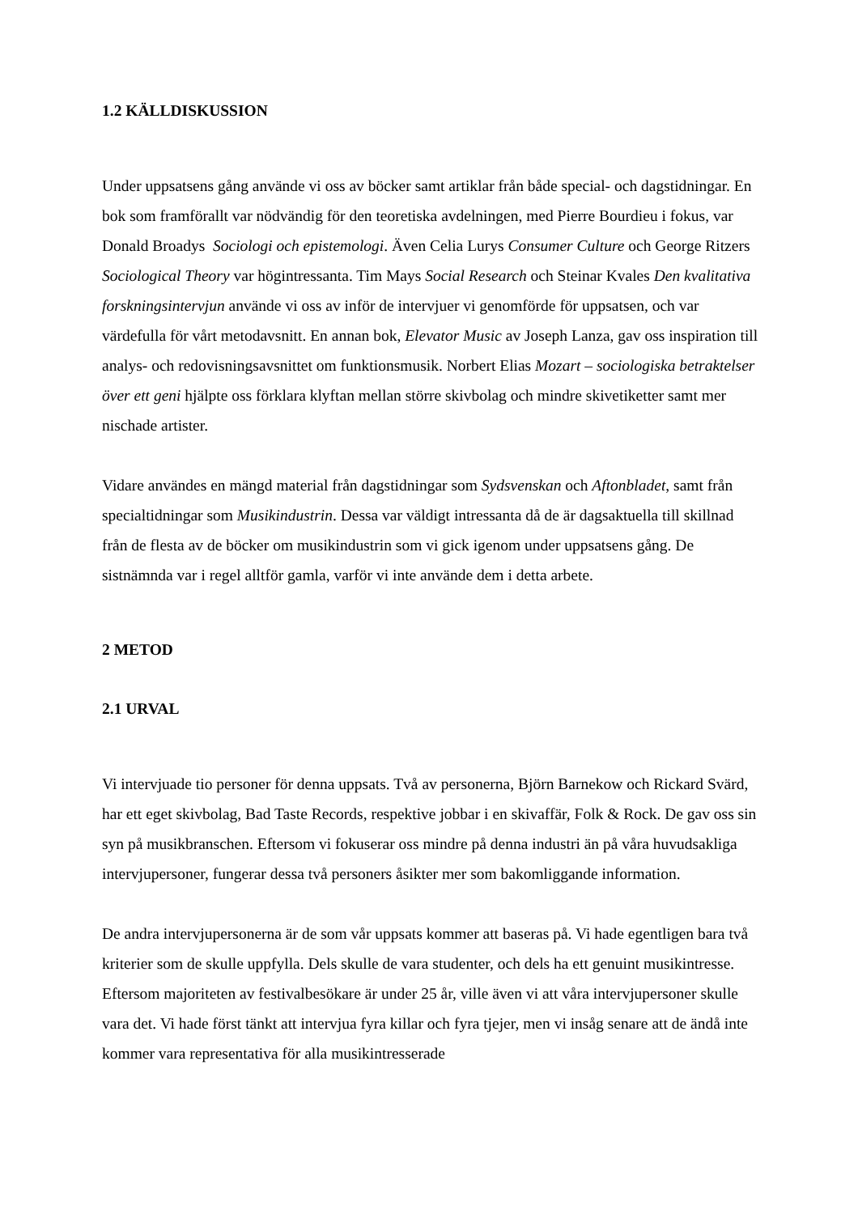1.2 KÄLLDISKUSSION
Under uppsatsens gång använde vi oss av böcker samt artiklar från både special- och dagstidningar. En bok som framförallt var nödvändig för den teoretiska avdelningen, med Pierre Bourdieu i fokus, var Donald Broadys Sociologi och epistemologi. Även Celia Lurys Consumer Culture och George Ritzers Sociological Theory var högintressanta. Tim Mays Social Research och Steinar Kvales Den kvalitativa forskningsintervjun använde vi oss av inför de intervjuer vi genomförde för uppsatsen, och var värdefulla för vårt metodavsnitt. En annan bok, Elevator Music av Joseph Lanza, gav oss inspiration till analys- och redovisningsavsnittet om funktionsmusik. Norbert Elias Mozart – sociologiska betraktelser över ett geni hjälpte oss förklara klyftan mellan större skivbolag och mindre skivetiketter samt mer nischade artister.
Vidare användes en mängd material från dagstidningar som Sydsvenskan och Aftonbladet, samt från specialtidningar som Musikindustrin. Dessa var väldigt intressanta då de är dagsaktuella till skillnad från de flesta av de böcker om musikindustrin som vi gick igenom under uppsatsens gång. De sistnämnda var i regel alltför gamla, varför vi inte använde dem i detta arbete.
2 METOD
2.1 URVAL
Vi intervjuade tio personer för denna uppsats. Två av personerna, Björn Barnekow och Rickard Svärd, har ett eget skivbolag, Bad Taste Records, respektive jobbar i en skivaffär, Folk & Rock. De gav oss sin syn på musikbranschen. Eftersom vi fokuserar oss mindre på denna industri än på våra huvudsakliga intervjupersoner, fungerar dessa två personers åsikter mer som bakomliggande information.
De andra intervjupersonerna är de som vår uppsats kommer att baseras på. Vi hade egentligen bara två kriterier som de skulle uppfylla. Dels skulle de vara studenter, och dels ha ett genuint musikintresse. Eftersom majoriteten av festivalbesökare är under 25 år, ville även vi att våra intervjupersoner skulle vara det. Vi hade först tänkt att intervjua fyra killar och fyra tjejer, men vi insåg senare att de ändå inte kommer vara representativa för alla musikintresserade